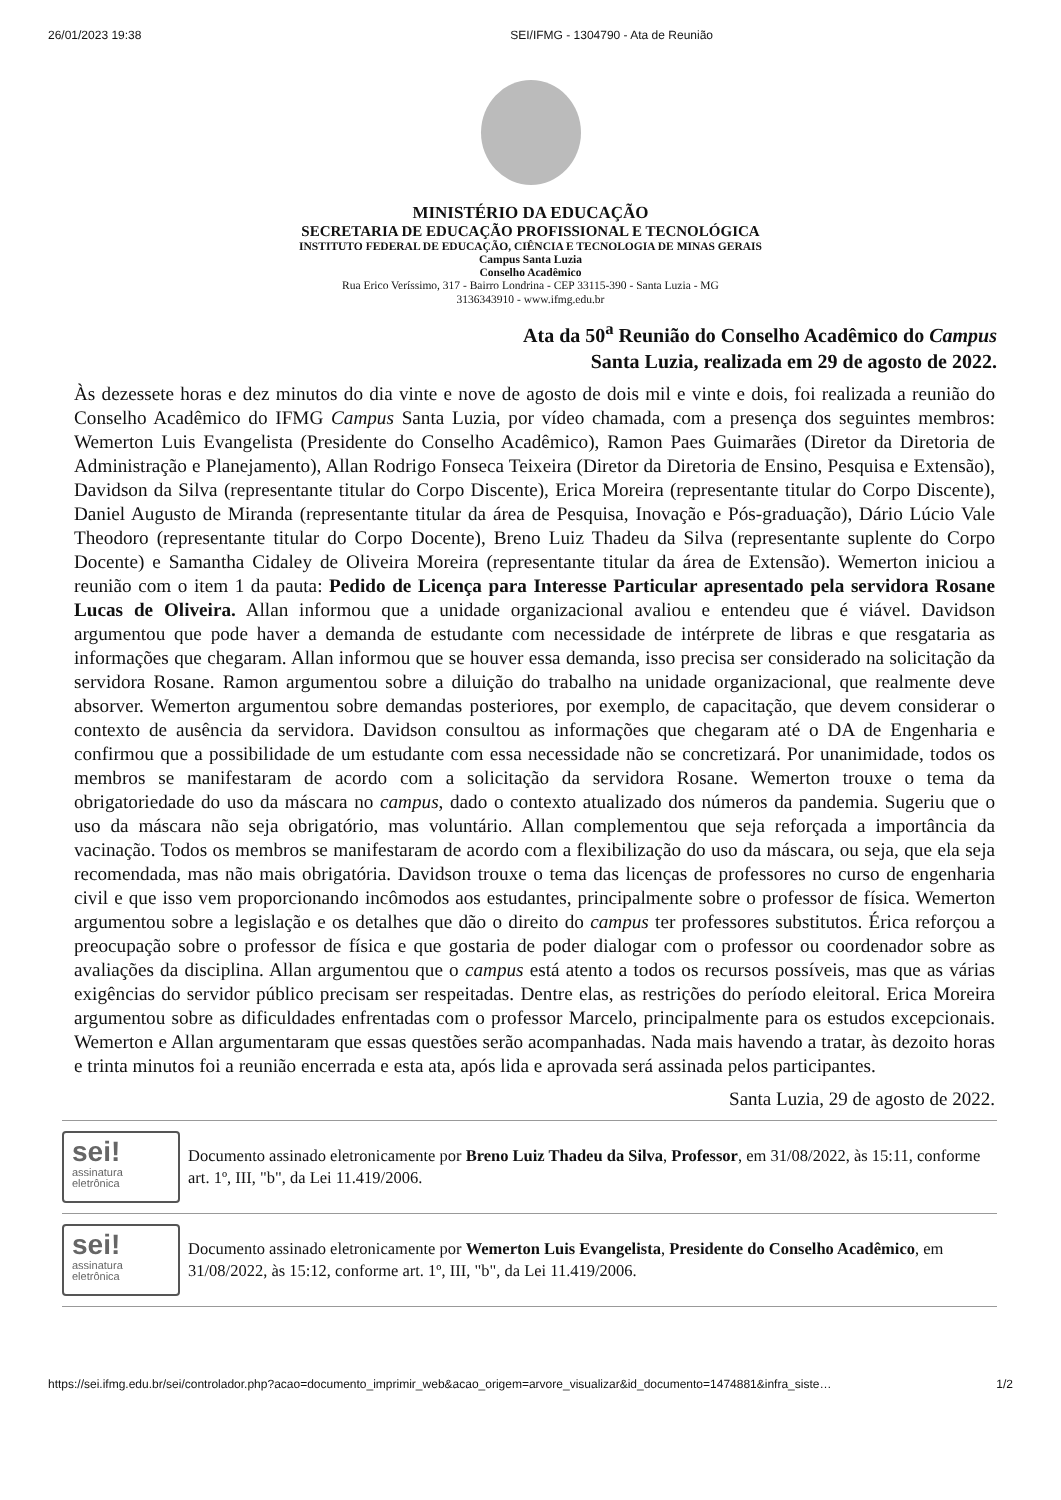26/01/2023 19:38 SEI/IFMG - 1304790 - Ata de Reunião
MINISTÉRIO DA EDUCAÇÃO
SECRETARIA DE EDUCAÇÃO PROFISSIONAL E TECNOLÓGICA
INSTITUTO FEDERAL DE EDUCAÇÃO, CIÊNCIA E TECNOLOGIA DE MINAS GERAIS
Campus Santa Luzia
Conselho Acadêmico
Rua Erico Veríssimo, 317 - Bairro Londrina - CEP 33115-390 - Santa Luzia - MG
3136343910 - www.ifmg.edu.br
Ata da 50<sup>a</sup> Reunião do Conselho Acadêmico do Campus
Santa Luzia, realizada em 29 de agosto de 2022.
Às dezessete horas e dez minutos do dia vinte e nove de agosto de dois mil e vinte e dois, foi realizada a reunião do Conselho Acadêmico do IFMG Campus Santa Luzia, por vídeo chamada, com a presença dos seguintes membros: Wemerton Luis Evangelista (Presidente do Conselho Acadêmico), Ramon Paes Guimarães (Diretor da Diretoria de Administração e Planejamento), Allan Rodrigo Fonseca Teixeira (Diretor da Diretoria de Ensino, Pesquisa e Extensão), Davidson da Silva (representante titular do Corpo Discente), Erica Moreira (representante titular do Corpo Discente), Daniel Augusto de Miranda (representante titular da área de Pesquisa, Inovação e Pós-graduação), Dário Lúcio Vale Theodoro (representante titular do Corpo Docente), Breno Luiz Thadeu da Silva (representante suplente do Corpo Docente) e Samantha Cidaley de Oliveira Moreira (representante titular da área de Extensão). Wemerton iniciou a reunião com o item 1 da pauta: Pedido de Licença para Interesse Particular apresentado pela servidora Rosane Lucas de Oliveira. Allan informou que a unidade organizacional avaliou e entendeu que é viável. Davidson argumentou que pode haver a demanda de estudante com necessidade de intérprete de libras e que resgataria as informações que chegaram. Allan informou que se houver essa demanda, isso precisa ser considerado na solicitação da servidora Rosane. Ramon argumentou sobre a diluição do trabalho na unidade organizacional, que realmente deve absorver. Wemerton argumentou sobre demandas posteriores, por exemplo, de capacitação, que devem considerar o contexto de ausência da servidora. Davidson consultou as informações que chegaram até o DA de Engenharia e confirmou que a possibilidade de um estudante com essa necessidade não se concretizará. Por unanimidade, todos os membros se manifestaram de acordo com a solicitação da servidora Rosane. Wemerton trouxe o tema da obrigatoriedade do uso da máscara no campus, dado o contexto atualizado dos números da pandemia. Sugeriu que o uso da máscara não seja obrigatório, mas voluntário. Allan complementou que seja reforçada a importância da vacinação. Todos os membros se manifestaram de acordo com a flexibilização do uso da máscara, ou seja, que ela seja recomendada, mas não mais obrigatória. Davidson trouxe o tema das licenças de professores no curso de engenharia civil e que isso vem proporcionando incômodos aos estudantes, principalmente sobre o professor de física. Wemerton argumentou sobre a legislação e os detalhes que dão o direito do campus ter professores substitutos. Érica reforçou a preocupação sobre o professor de física e que gostaria de poder dialogar com o professor ou coordenador sobre as avaliações da disciplina. Allan argumentou que o campus está atento a todos os recursos possíveis, mas que as várias exigências do servidor público precisam ser respeitadas. Dentre elas, as restrições do período eleitoral. Erica Moreira argumentou sobre as dificuldades enfrentadas com o professor Marcelo, principalmente para os estudos excepcionais. Wemerton e Allan argumentaram que essas questões serão acompanhadas. Nada mais havendo a tratar, às dezoito horas e trinta minutos foi a reunião encerrada e esta ata, após lida e aprovada será assinada pelos participantes.
Santa Luzia, 29 de agosto de 2022.
sei!
assinatura
eletrônica
Documento assinado eletronicamente por Breno Luiz Thadeu da Silva, Professor, em 31/08/2022, às 15:11, conforme art. 1º, III, "b", da Lei 11.419/2006.
sei!
assinatura
eletrônica
Documento assinado eletronicamente por Wemerton Luis Evangelista, Presidente do Conselho Acadêmico, em 31/08/2022, às 15:12, conforme art. 1º, III, "b", da Lei 11.419/2006.
https://sei.ifmg.edu.br/sei/controlador.php?acao=documento_imprimir_web&acao_origem=arvore_visualizar&id_documento=1474881&infra_siste… 1/2